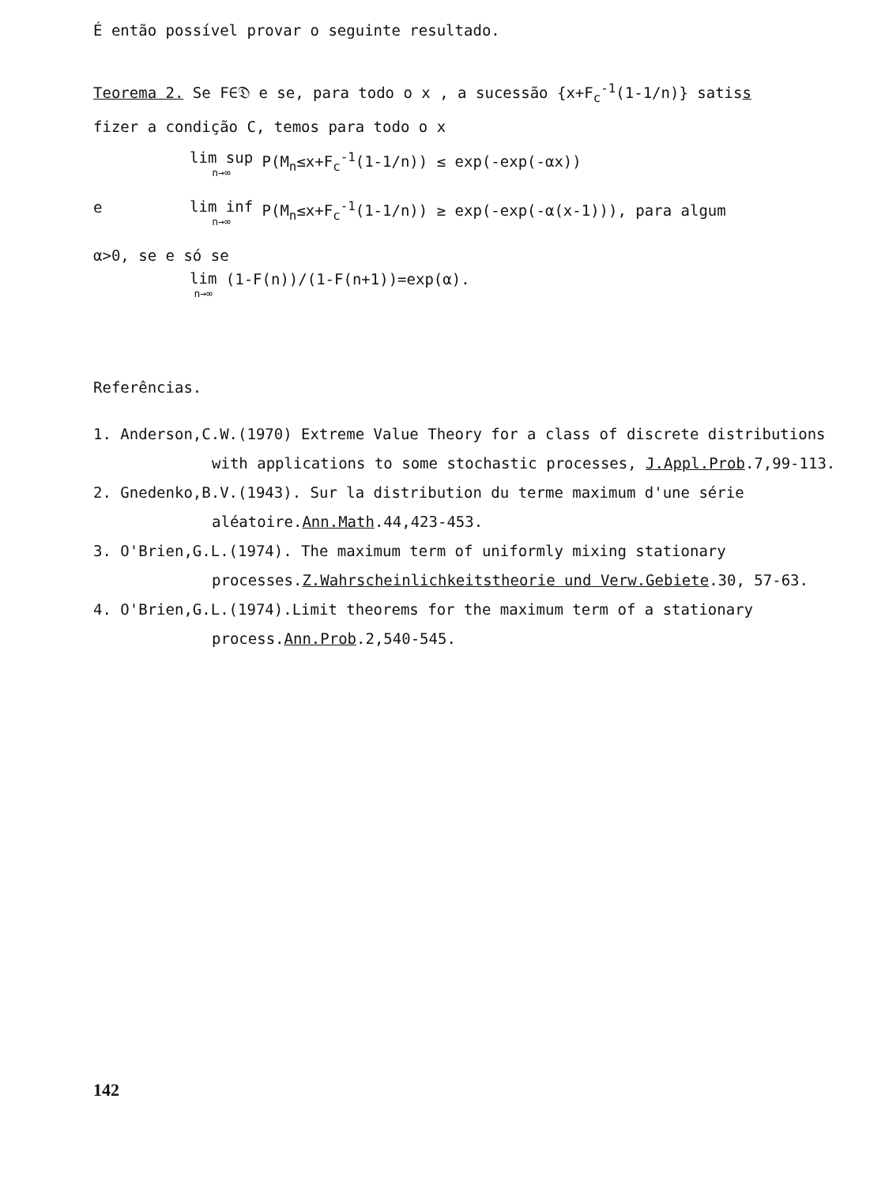É então possível provar o seguinte resultado.
Teorema 2. Se F∈𝔇 e se, para todo o x , a sucessão {x+F<sub>c</sub><sup>-1</sup>(1-1/n)} satiss
fizer a condição C, temos para todo o x
lim sup n→∞ P(M<sub>n</sub>≤x+F<sub>c</sub><sup>-1</sup>(1-1/n)) ≤ exp(-exp(-αx))
e lim inf n→∞ P(M<sub>n</sub>≤x+F<sub>c</sub><sup>-1</sup>(1-1/n)) ≥ exp(-exp(-α(x-1))), para algum
α>0, se e só se
lim n→∞ (1-F(n))/(1-F(n+1))=exp(α).
Referências.
1. Anderson,C.W.(1970) Extreme Value Theory for a class of discrete distributions with applications to some stochastic processes, J.Appl.Prob.7,99-113.
2. Gnedenko,B.V.(1943). Sur la distribution du terme maximum d'une série aléatoire.Ann.Math.44,423-453.
3. O'Brien,G.L.(1974). The maximum term of uniformly mixing stationary processes.Z.Wahrscheinlichkeitstheorie und Verw.Gebiete.30, 57-63.
4. O'Brien,G.L.(1974).Limit theorems for the maximum term of a stationary process.Ann.Prob.2,540-545.
142